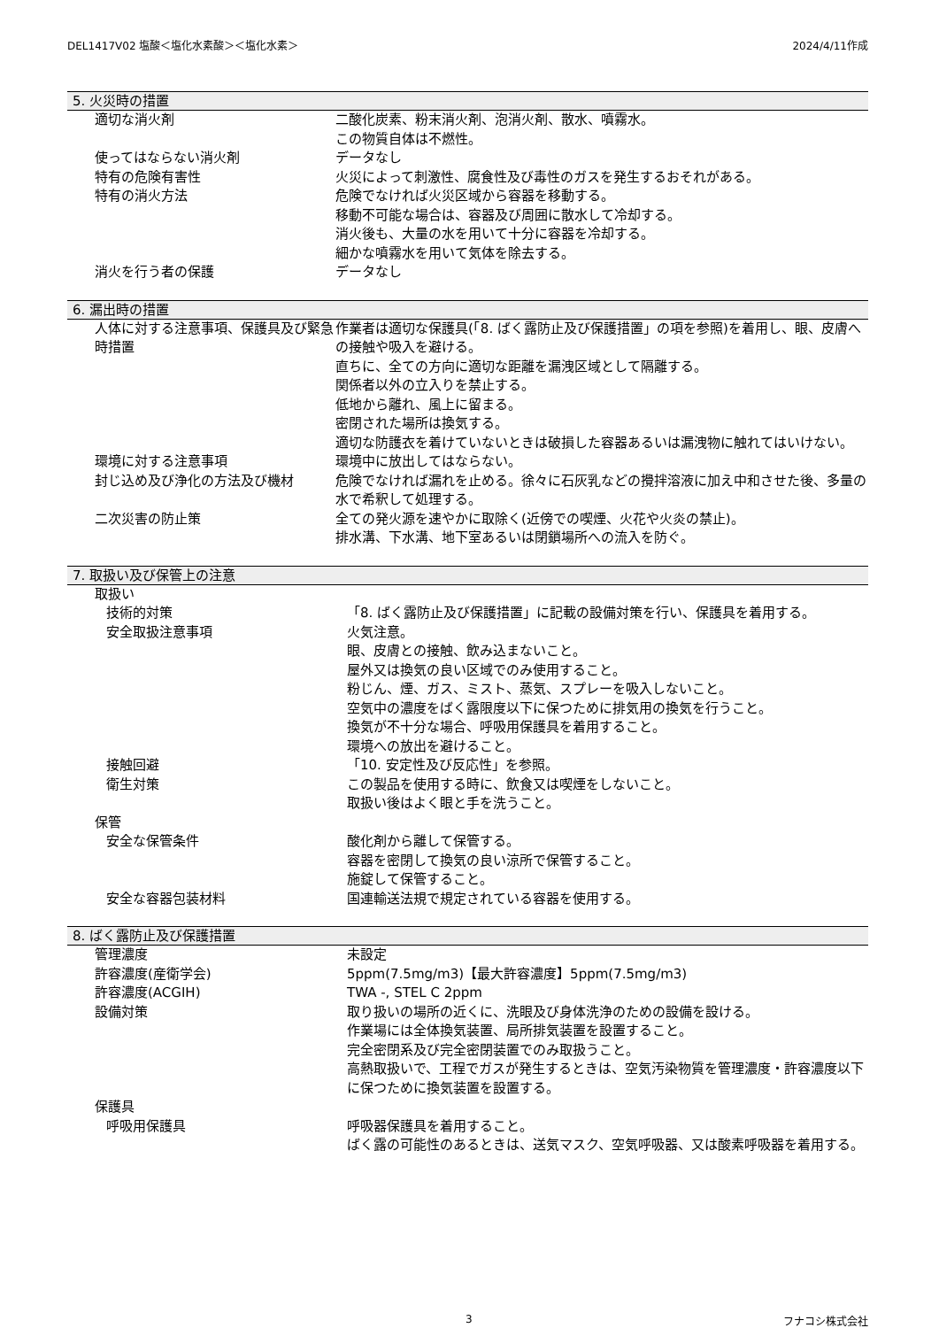DEL1417V02 塩酸＜塩化水素酸＞＜塩化水素＞ 2024/4/11作成
5. 火災時の措置
| 適切な消火剤 | 二酸化炭素、粉末消火剤、泡消火剤、散水、噴霧水。 この物質自体は不燃性。 |
| 使ってはならない消火剤 | データなし |
| 特有の危険有害性 | 火災によって刺激性、腐食性及び毒性のガスを発生するおそれがある。 |
| 特有の消火方法 | 危険でなければ火災区域から容器を移動する。 移動不可能な場合は、容器及び周囲に散水して冷却する。 消火後も、大量の水を用いて十分に容器を冷却する。 細かな噴霧水を用いて気体を除去する。 |
| 消火を行う者の保護 | データなし |
6. 漏出時の措置
| 人体に対する注意事項、保護具及び緊急時措置 | 作業者は適切な保護具(「8. ばく露防止及び保護措置」の項を参照)を着用し、眼、皮膚への接触や吸入を避ける。 直ちに、全ての方向に適切な距離を漏洩区域として隔離する。 関係者以外の立入りを禁止する。 低地から離れ、風上に留まる。 密閉された場所は換気する。 適切な防護衣を着けていないときは破損した容器あるいは漏洩物に触れてはいけない。 |
| 環境に対する注意事項 | 環境中に放出してはならない。 |
| 封じ込め及び浄化の方法及び機材 | 危険でなければ漏れを止める。徐々に石灰乳などの攪拌溶液に加え中和させた後、多量の水で希釈して処理する。 |
| 二次災害の防止策 | 全ての発火源を速やかに取除く(近傍での喫煙、火花や火炎の禁止)。 排水溝、下水溝、地下室あるいは閉鎖場所への流入を防ぐ。 |
7. 取扱い及び保管上の注意
| 取扱い | |
| 技術的対策 | 「8. ばく露防止及び保護措置」に記載の設備対策を行い、保護具を着用する。 |
| 安全取扱注意事項 | 火気注意。 眼、皮膚との接触、飲み込まないこと。 屋外又は換気の良い区域でのみ使用すること。 粉じん、煙、ガス、ミスト、蒸気、スプレーを吸入しないこと。 空気中の濃度をばく露限度以下に保つために排気用の換気を行うこと。 換気が不十分な場合、呼吸用保護具を着用すること。 環境への放出を避けること。 |
| 接触回避 | 「10. 安定性及び反応性」を参照。 |
| 衛生対策 | この製品を使用する時に、飲食又は喫煙をしないこと。 取扱い後はよく眼と手を洗うこと。 |
| 保管 | |
| 安全な保管条件 | 酸化剤から離して保管する。 容器を密閉して換気の良い涼所で保管すること。 施錠して保管すること。 |
| 安全な容器包装材料 | 国連輸送法規で規定されている容器を使用する。 |
8. ばく露防止及び保護措置
| 管理濃度 | 未設定 |
| 許容濃度(産衛学会) | 5ppm(7.5mg/m3)【最大許容濃度】5ppm(7.5mg/m3) |
| 許容濃度(ACGIH) | TWA -, STEL C 2ppm |
| 設備対策 | 取り扱いの場所の近くに、洗眼及び身体洗浄のための設備を設ける。 作業場には全体換気装置、局所排気装置を設置すること。 完全密閉系及び完全密閉装置でのみ取扱うこと。 高熱取扱いで、工程でガスが発生するときは、空気汚染物質を管理濃度・許容濃度以下に保つために換気装置を設置する。 |
| 保護具 | |
| 呼吸用保護具 | 呼吸器保護具を着用すること。 ばく露の可能性のあるときは、送気マスク、空気呼吸器、又は酸素呼吸器を着用する。 |
3 フナコシ株式会社